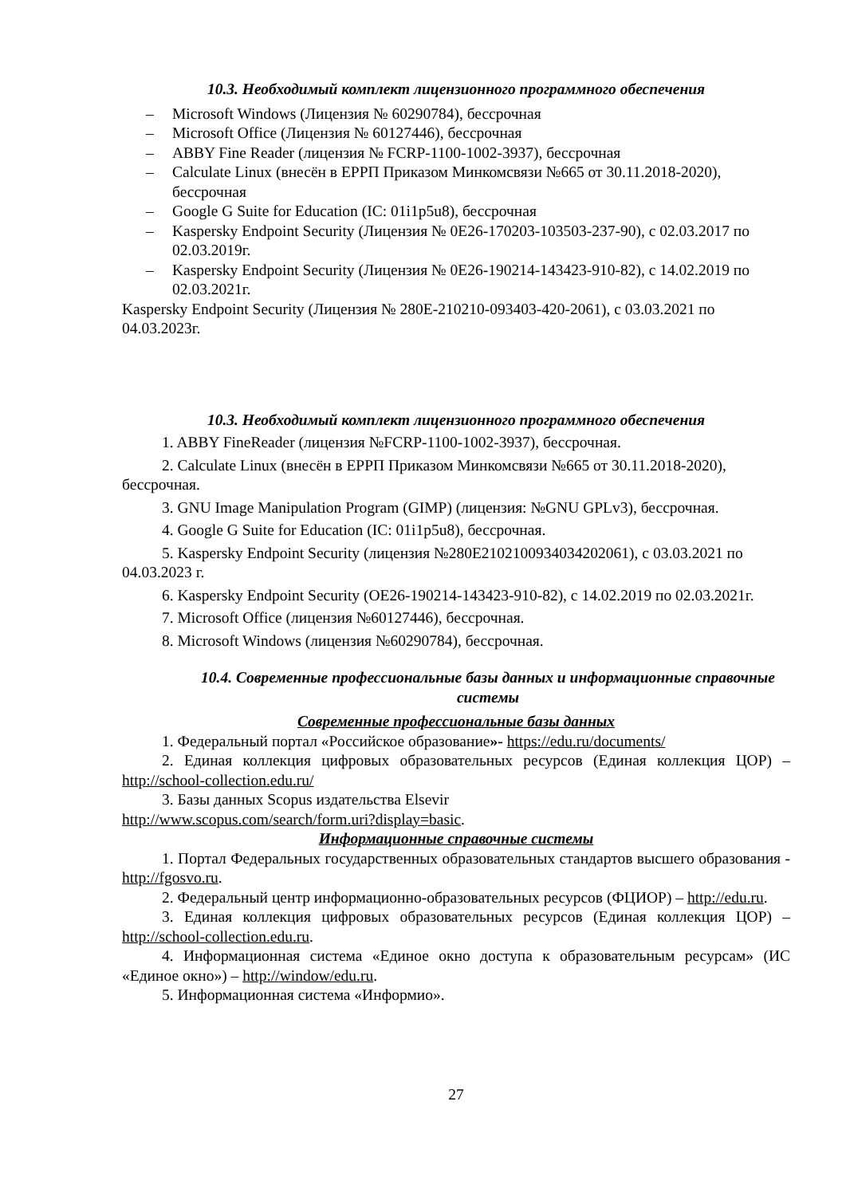10.3. Необходимый комплект лицензионного программного обеспечения
– Microsoft Windows (Лицензия № 60290784), бессрочная
– Microsoft Office (Лицензия № 60127446), бессрочная
– ABBY Fine Reader (лицензия № FCRP-1100-1002-3937), бессрочная
– Calculate Linux (внесён в ЕРРП Приказом Минкомсвязи №665 от 30.11.2018-2020), бессрочная
– Google G Suite for Education (IC: 01i1p5u8), бессрочная
– Kaspersky Endpoint Security (Лицензия № 0E26-170203-103503-237-90), с 02.03.2017 по 02.03.2019г.
– Kaspersky Endpoint Security (Лицензия № 0E26-190214-143423-910-82), с 14.02.2019 по 02.03.2021г.
Kaspersky Endpoint Security (Лицензия № 280E-210210-093403-420-2061), с 03.03.2021 по 04.03.2023г.
10.3. Необходимый комплект лицензионного программного обеспечения
1. ABBY FineReader (лицензия №FCRP-1100-1002-3937), бессрочная.
2. Calculate Linux (внесён в ЕРРП Приказом Минкомсвязи №665 от 30.11.2018-2020), бессрочная.
3. GNU Image Manipulation Program (GIMP) (лицензия: №GNU GPLv3), бессрочная.
4. Google G Suite for Education (IC: 01i1p5u8), бессрочная.
5. Kaspersky Endpoint Security (лицензия №280E2102100934034202061), с 03.03.2021 по 04.03.2023 г.
6. Kaspersky Endpoint Security (OE26-190214-143423-910-82), с 14.02.2019 по 02.03.2021г.
7. Microsoft Office (лицензия №60127446), бессрочная.
8. Microsoft Windows (лицензия №60290784), бессрочная.
10.4. Современные профессиональные базы данных и информационные справочные системы
Современные профессиональные базы данных
1. Федеральный портал «Российское образование»- https://edu.ru/documents/
2. Единая коллекция цифровых образовательных ресурсов (Единая коллекция ЦОР) – http://school-collection.edu.ru/
3. Базы данных Scopus издательства Elsevir
http://www.scopus.com/search/form.uri?display=basic.
Информационные справочные системы
1. Портал Федеральных государственных образовательных стандартов высшего образования - http://fgosvo.ru.
2. Федеральный центр информационно-образовательных ресурсов (ФЦИОР) – http://edu.ru.
3. Единая коллекция цифровых образовательных ресурсов (Единая коллекция ЦОР) – http://school-collection.edu.ru.
4. Информационная система «Единое окно доступа к образовательным ресурсам» (ИС «Единое окно») – http://window/edu.ru.
5. Информационная система «Информио».
27